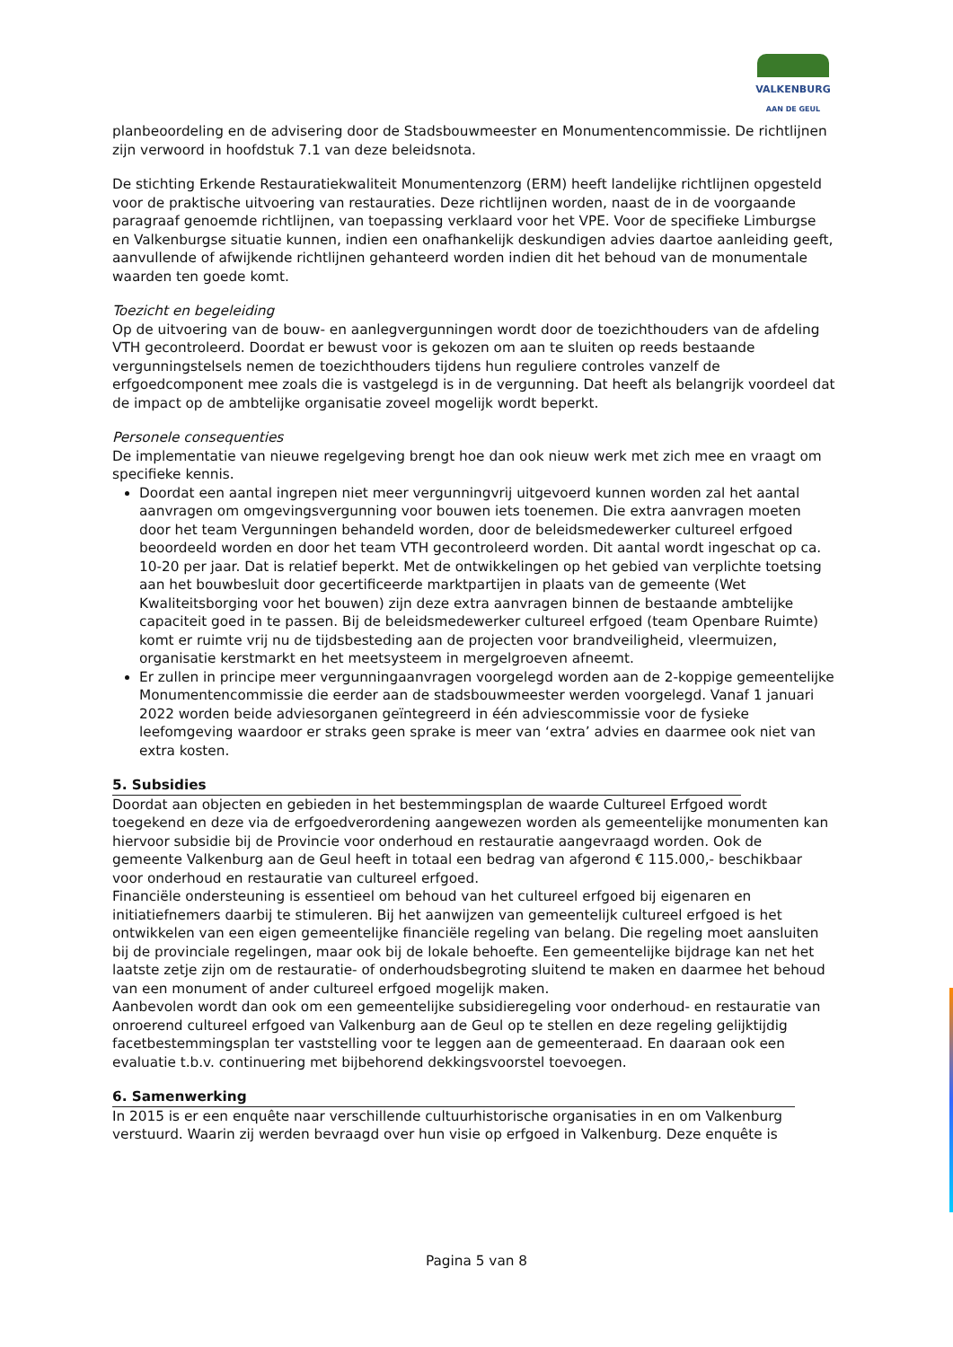VALKENBURG
AAN DE GEUL
planbeoordeling en de advisering door de Stadsbouwmeester en Monumentencommissie. De richtlijnen zijn verwoord in hoofdstuk 7.1 van deze beleidsnota.
De stichting Erkende Restauratiekwaliteit Monumentenzorg (ERM) heeft landelijke richtlijnen opgesteld voor de praktische uitvoering van restauraties. Deze richtlijnen worden, naast de in de voorgaande paragraaf genoemde richtlijnen, van toepassing verklaard voor het VPE. Voor de specifieke Limburgse en Valkenburgse situatie kunnen, indien een onafhankelijk deskundigen advies daartoe aanleiding geeft, aanvullende of afwijkende richtlijnen gehanteerd worden indien dit het behoud van de monumentale waarden ten goede komt.
Toezicht en begeleiding
Op de uitvoering van de bouw- en aanlegvergunningen wordt door de toezichthouders van de afdeling VTH gecontroleerd. Doordat er bewust voor is gekozen om aan te sluiten op reeds bestaande vergunningstelsels nemen de toezichthouders tijdens hun reguliere controles vanzelf de erfgoedcomponent mee zoals die is vastgelegd is in de vergunning. Dat heeft als belangrijk voordeel dat de impact op de ambtelijke organisatie zoveel mogelijk wordt beperkt.
Personele consequenties
De implementatie van nieuwe regelgeving brengt hoe dan ook nieuw werk met zich mee en vraagt om specifieke kennis.
Doordat een aantal ingrepen niet meer vergunningvrij uitgevoerd kunnen worden zal het aantal aanvragen om omgevingsvergunning voor bouwen iets toenemen. Die extra aanvragen moeten door het team Vergunningen behandeld worden, door de beleidsmedewerker cultureel erfgoed beoordeeld worden en door het team VTH gecontroleerd worden. Dit aantal wordt ingeschat op ca. 10-20 per jaar. Dat is relatief beperkt. Met de ontwikkelingen op het gebied van verplichte toetsing aan het bouwbesluit door gecertificeerde marktpartijen in plaats van de gemeente (Wet Kwaliteitsborging voor het bouwen) zijn deze extra aanvragen binnen de bestaande ambtelijke capaciteit goed in te passen. Bij de beleidsmedewerker cultureel erfgoed (team Openbare Ruimte) komt er ruimte vrij nu de tijdsbesteding aan de projecten voor brandveiligheid, vleermuizen, organisatie kerstmarkt en het meetsysteem in mergelgroeven afneemt.
Er zullen in principe meer vergunningaanvragen voorgelegd worden aan de 2-koppige gemeentelijke Monumentencommissie die eerder aan de stadsbouwmeester werden voorgelegd. Vanaf 1 januari 2022 worden beide adviesorganen geïntegreerd in één adviescommissie voor de fysieke leefomgeving waardoor er straks geen sprake is meer van ‘extra’ advies en daarmee ook niet van extra kosten.
5. Subsidies
Doordat aan objecten en gebieden in het bestemmingsplan de waarde Cultureel Erfgoed wordt toegekend en deze via de erfgoedverordening aangewezen worden als gemeentelijke monumenten kan hiervoor subsidie bij de Provincie voor onderhoud en restauratie aangevraagd worden. Ook de gemeente Valkenburg aan de Geul heeft in totaal een bedrag van afgerond € 115.000,- beschikbaar voor onderhoud en restauratie van cultureel erfgoed.
Financiële ondersteuning is essentieel om behoud van het cultureel erfgoed bij eigenaren en initiatiefnemers daarbij te stimuleren. Bij het aanwijzen van gemeentelijk cultureel erfgoed is het ontwikkelen van een eigen gemeentelijke financiële regeling van belang. Die regeling moet aansluiten bij de provinciale regelingen, maar ook bij de lokale behoefte. Een gemeentelijke bijdrage kan net het laatste zetje zijn om de restauratie- of onderhoudsbegroting sluitend te maken en daarmee het behoud van een monument of ander cultureel erfgoed mogelijk maken.
Aanbevolen wordt dan ook om een gemeentelijke subsidieregeling voor onderhoud- en restauratie van onroerend cultureel erfgoed van Valkenburg aan de Geul op te stellen en deze regeling gelijktijdig facetbestemmingsplan ter vaststelling voor te leggen aan de gemeenteraad. En daaraan ook een evaluatie t.b.v. continuering met bijbehorend dekkingsvoorstel toevoegen.
6. Samenwerking
In 2015 is er een enquête naar verschillende cultuurhistorische organisaties in en om Valkenburg verstuurd. Waarin zij werden bevraagd over hun visie op erfgoed in Valkenburg. Deze enquête is
Pagina 5 van 8